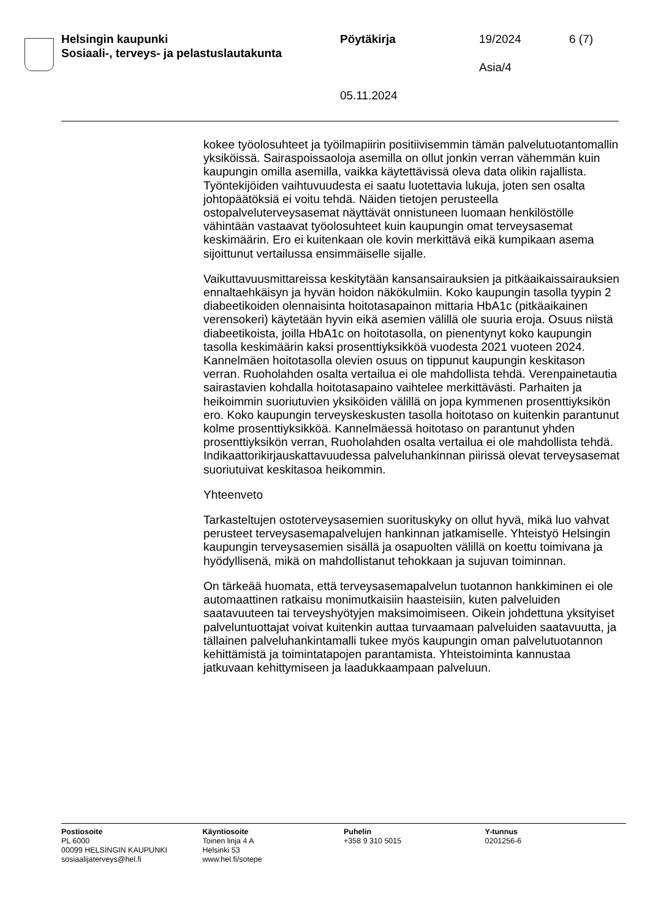Helsingin kaupunki
Sosiaali-, terveys- ja pelastuslautakunta
Pöytäkirja
05.11.2024
19/2024
Asia/4
6 (7)
kokee työolosuhteet ja työilmapiirin positiivisemmin tämän palvelutuotantomallin yksiköissä. Sairaspoissaoloja asemilla on ollut jonkin verran vähemmän kuin kaupungin omilla asemilla, vaikka käytettävissä oleva data olikin rajallista. Työntekijöiden vaihtuvuudesta ei saatu luotettavia lukuja, joten sen osalta johtopäätöksiä ei voitu tehdä. Näiden tietojen perusteella ostopalveluterveysasemat näyttävät onnistuneen luomaan henkilöstölle vähintään vastaavat työolosuhteet kuin kaupungin omat terveysasemat keskimäärin. Ero ei kuitenkaan ole kovin merkittävä eikä kumpikaan asema sijoittunut vertailussa ensimmäiselle sijalle.
Vaikuttavuusmittareissa keskitytään kansansairauksien ja pitkäaikaissairauksien ennaltaehkäisyn ja hyvän hoidon näkökulmiin. Koko kaupungin tasolla tyypin 2 diabeetikoiden olennaisinta hoitotasapainon mittaria HbA1c (pitkäaikainen verensokeri) käytetään hyvin eikä asemien välillä ole suuria eroja. Osuus niistä diabeetikoista, joilla HbA1c on hoitotasolla, on pienentynyt koko kaupungin tasolla keskimäärin kaksi prosenttiyksikköä vuodesta 2021 vuoteen 2024. Kannelmäen hoitotasolla olevien osuus on tippunut kaupungin keskitason verran. Ruoholahden osalta vertailua ei ole mahdollista tehdä. Verenpainetautia sairastavien kohdalla hoitotasapaino vaihtelee merkittävästi. Parhaiten ja heikoimmin suoriutuvien yksiköiden välillä on jopa kymmenen prosenttiyksikön ero. Koko kaupungin terveyskeskusten tasolla hoitotaso on kuitenkin parantunut kolme prosenttiyksikköä. Kannelmäessä hoitotaso on parantunut yhden prosenttiyksikön verran, Ruoholahden osalta vertailua ei ole mahdollista tehdä. Indikaattorikirjauskattavuudessa palveluhankinnan piirissä olevat terveysasemat suoriutuivat keskitasoa heikommin.
Yhteenveto
Tarkasteltujen ostoterveysasemien suorituskyky on ollut hyvä, mikä luo vahvat perusteet terveysasemapalvelujen hankinnan jatkamiselle. Yhteistyö Helsingin kaupungin terveysasemien sisällä ja osapuolten välillä on koettu toimivana ja hyödyllisenä, mikä on mahdollistanut tehokkaan ja sujuvan toiminnan.
On tärkeää huomata, että terveysasemapalvelun tuotannon hankkiminen ei ole automaattinen ratkaisu monimutkaisiin haasteisiin, kuten palveluiden saatavuuteen tai terveyshyötyjen maksimoimiseen. Oikein johdettuna yksityiset palveluntuottajat voivat kuitenkin auttaa turvaamaan palveluiden saatavuutta, ja tällainen palveluhankintamalli tukee myös kaupungin oman palvelutuotannon kehittämistä ja toimintatapojen parantamista. Yhteistoiminta kannustaa jatkuvaan kehittymiseen ja laadukkaampaan palveluun.
Postiosoite
PL 6000
00099 HELSINGIN KAUPUNKI
sosiaalijaterveys@hel.fi
Käyntiosoite
Toinen linja 4 A
Helsinki 53
www.hel.fi/sotepe
Puhelin
+358 9 310 5015
Y-tunnus
0201256-6